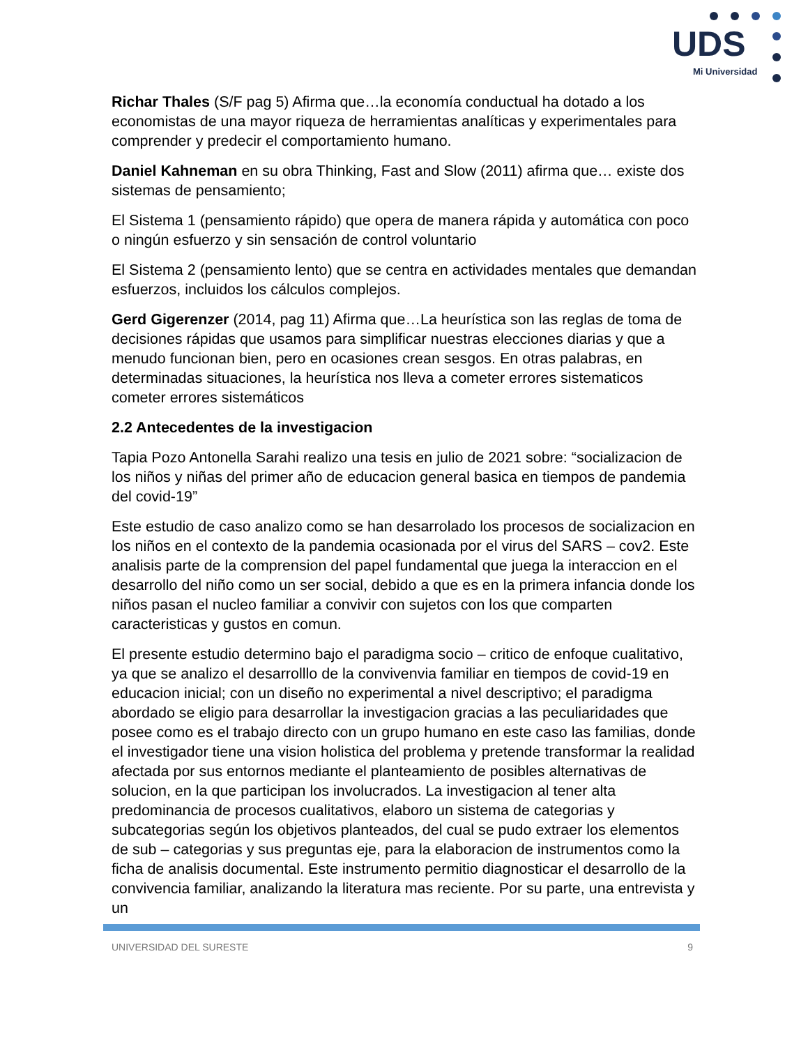UDS
Mi Universidad
Richar Thales (S/F pag 5) Afirma que…la economía conductual ha dotado a los economistas de una mayor riqueza de herramientas analíticas y experimentales para comprender y predecir el comportamiento humano.
Daniel Kahneman en su obra Thinking, Fast and Slow (2011) afirma que… existe dos sistemas de pensamiento;
El Sistema 1 (pensamiento rápido) que opera de manera rápida y automática con poco o ningún esfuerzo y sin sensación de control voluntario
El Sistema 2 (pensamiento lento) que se centra en actividades mentales que demandan esfuerzos, incluidos los cálculos complejos.
Gerd Gigerenzer (2014, pag 11) Afirma que…La heurística son las reglas de toma de decisiones rápidas que usamos para simplificar nuestras elecciones diarias y que a menudo funcionan bien, pero en ocasiones crean sesgos. En otras palabras, en determinadas situaciones, la heurística nos lleva a cometer errores sistematicos cometer errores sistemáticos
2.2 Antecedentes de la investigacion
Tapia Pozo Antonella Sarahi realizo una tesis en julio de 2021 sobre: “socializacion de los niños y niñas del primer año de educacion general basica en tiempos de pandemia del covid-19”
Este estudio de caso analizo como se han desarrolado los procesos de socializacion en los niños en el contexto de la pandemia ocasionada por el virus del SARS – cov2. Este analisis parte de la comprension del papel fundamental que juega la interaccion en el desarrollo del niño como un ser social, debido a que es en la primera infancia donde los niños pasan el nucleo familiar a convivir con sujetos con los que comparten caracteristicas y gustos en comun.
El presente estudio determino bajo el paradigma socio – critico de enfoque cualitativo, ya que se analizo el desarrolllo de la convivenvia familiar en tiempos de covid-19 en educacion inicial; con un diseño no experimental a nivel descriptivo; el paradigma abordado se eligio para desarrollar la investigacion gracias a las peculiaridades que posee como es el trabajo directo con un grupo humano en este caso las familias, donde el investigador tiene una vision holistica del problema y pretende transformar la realidad afectada por sus entornos mediante el planteamiento de posibles alternativas de solucion, en la que participan los involucrados. La investigacion al tener alta predominancia de procesos cualitativos, elaboro un sistema de categorias y subcategorias según los objetivos planteados, del cual se pudo extraer los elementos de sub – categorias y sus preguntas eje, para la elaboracion de instrumentos como la ficha de analisis documental. Este instrumento permitio diagnosticar el desarrollo de la convivencia familiar, analizando la literatura mas reciente. Por su parte, una entrevista y un
UNIVERSIDAD DEL SURESTE 9